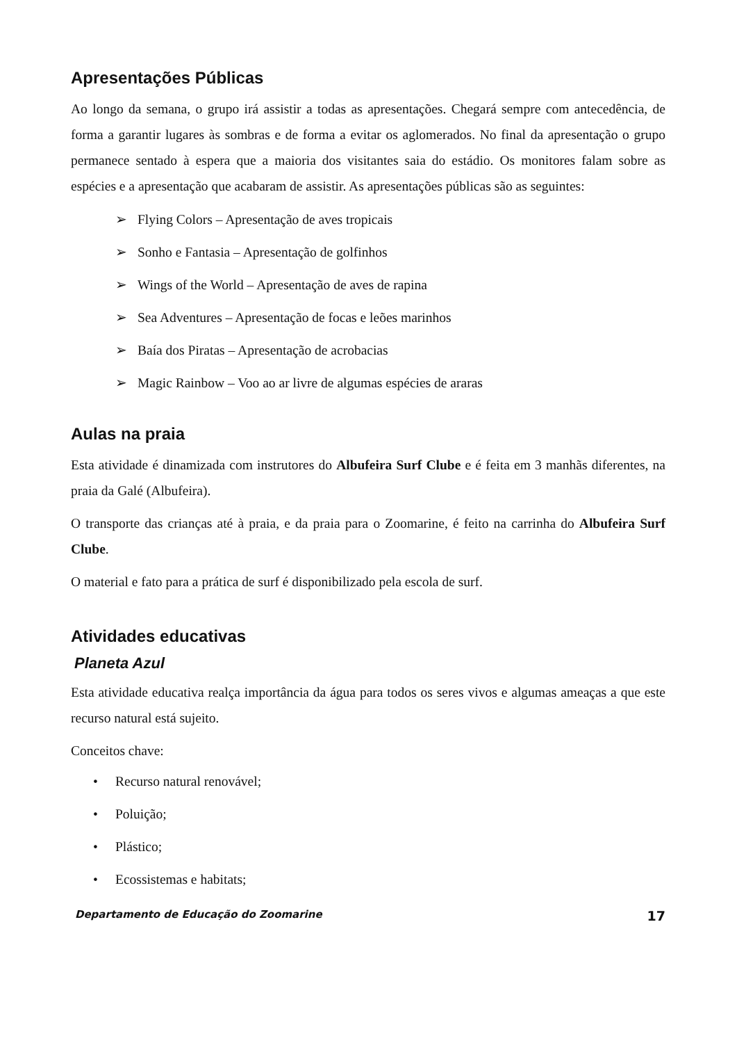Apresentações Públicas
Ao longo da semana, o grupo irá assistir a todas as apresentações. Chegará sempre com antecedência, de forma a garantir lugares às sombras e de forma a evitar os aglomerados. No final da apresentação o grupo permanece sentado à espera que a maioria dos visitantes saia do estádio. Os monitores falam sobre as espécies e a apresentação que acabaram de assistir. As apresentações públicas são as seguintes:
➢ Flying Colors – Apresentação de aves tropicais
➢ Sonho e Fantasia – Apresentação de golfinhos
➢ Wings of the World – Apresentação de aves de rapina
➢ Sea Adventures – Apresentação de focas e leões marinhos
➢ Baía dos Piratas – Apresentação de acrobacias
➢ Magic Rainbow – Voo ao ar livre de algumas espécies de araras
Aulas na praia
Esta atividade é dinamizada com instrutores do Albufeira Surf Clube e é feita em 3 manhãs diferentes, na praia da Galé (Albufeira).
O transporte das crianças até à praia, e da praia para o Zoomarine, é feito na carrinha do Albufeira Surf Clube.
O material e fato para a prática de surf é disponibilizado pela escola de surf.
Atividades educativas
Planeta Azul
Esta atividade educativa realça importância da água para todos os seres vivos e algumas ameaças a que este recurso natural está sujeito.
Conceitos chave:
• Recurso natural renovável;
• Poluição;
• Plástico;
• Ecossistemas e habitats;
Departamento de Educação do Zoomarine 17